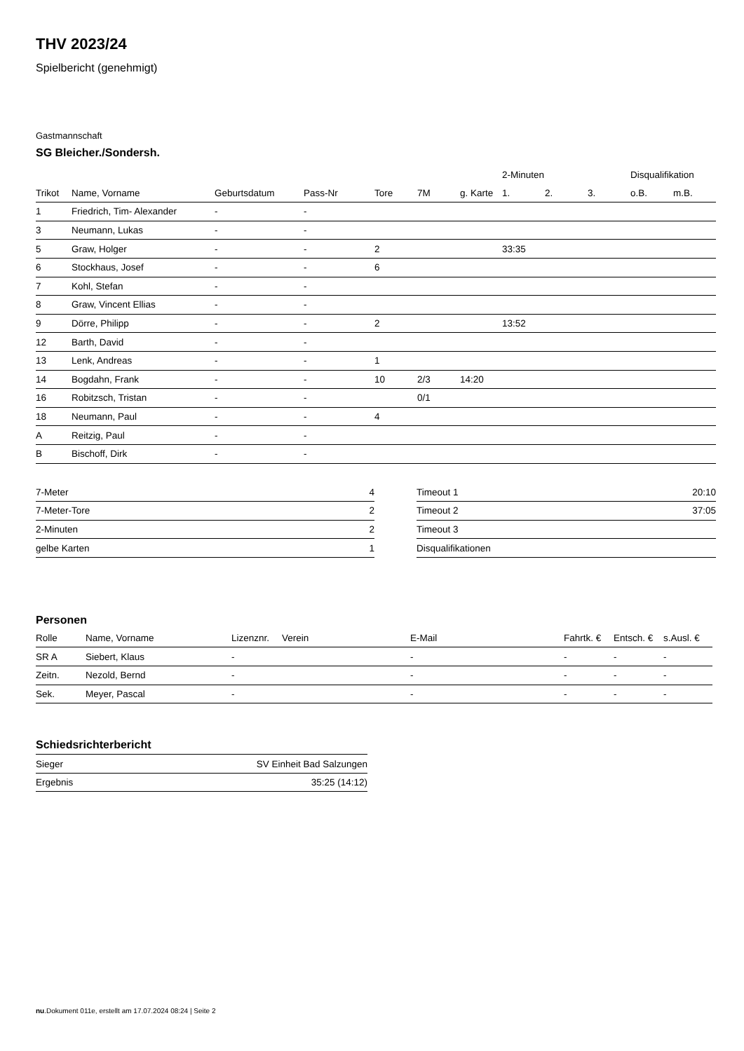THV 2023/24
Spielbericht (genehmigt)
Gastmannschaft
SG Bleicher./Sondersh.
| | | | | | | | 2-Minuten | | | Disqualifikation | |
| --- | --- | --- | --- | --- | --- | --- | --- | --- | --- | --- | --- |
| Trikot | Name, Vorname | Geburtsdatum | Pass-Nr | Tore | 7M | g. Karte | 1. | 2. | 3. | o.B. | m.B. |
| 1 | Friedrich, Tim- Alexander | - | - | | | | | | | | |
| 3 | Neumann, Lukas | - | - | | | | | | | | |
| 5 | Graw, Holger | - | - | 2 | | | 33:35 | | | | |
| 6 | Stockhaus, Josef | - | - | 6 | | | | | | | |
| 7 | Kohl, Stefan | - | - | | | | | | | | |
| 8 | Graw, Vincent Ellias | - | - | | | | | | | | |
| 9 | Dörre, Philipp | - | - | 2 | | | 13:52 | | | | |
| 12 | Barth, David | - | - | | | | | | | | |
| 13 | Lenk, Andreas | - | - | 1 | | | | | | | |
| 14 | Bogdahn, Frank | - | - | 10 | 2/3 | 14:20 | | | | | |
| 16 | Robitzsch, Tristan | - | - | | 0/1 | | | | | | |
| 18 | Neumann, Paul | - | - | 4 | | | | | | | |
| A | Reitzig, Paul | - | - | | | | | | | | |
| B | Bischoff, Dirk | - | - | | | | | | | | |
| 7-Meter | 4 |
| 7-Meter-Tore | 2 |
| 2-Minuten | 2 |
| gelbe Karten | 1 |
| Timeout 1 | 20:10 |
| Timeout 2 | 37:05 |
| Timeout 3 | |
| Disqualifikationen | |
Personen
| Rolle | Name, Vorname | Lizenznr. | Verein | E-Mail | Fahrtk. € | Entsch. € | s.Ausl. € |
| --- | --- | --- | --- | --- | --- | --- | --- |
| SR A | Siebert, Klaus | - | | - | - | - | - |
| Zeitn. | Nezold, Bernd | - | | - | - | - | - |
| Sek. | Meyer, Pascal | - | | - | - | - | - |
Schiedsrichterbericht
| Sieger | SV Einheit Bad Salzungen |
| Ergebnis | 35:25 (14:12) |
nu.Dokument 011e, erstellt am 17.07.2024 08:24 | Seite 2